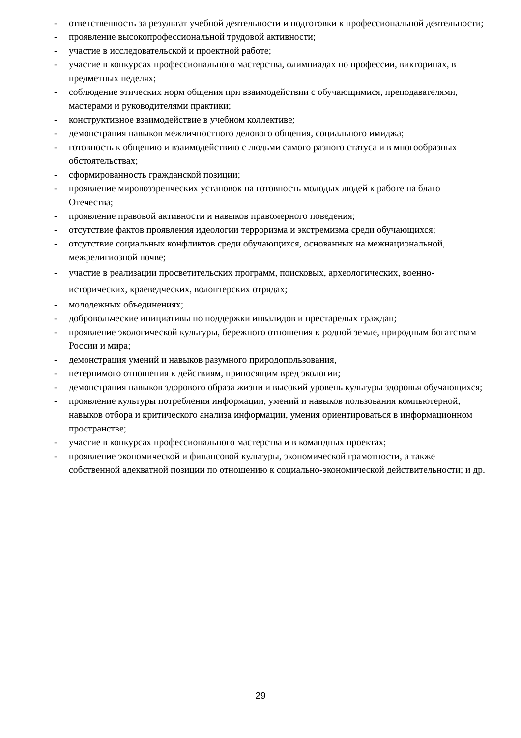- ответственность за результат учебной деятельности и подготовки к профессиональной деятельности;
- проявление высокопрофессиональной трудовой активности;
- участие в исследовательской и проектной работе;
- участие в конкурсах профессионального мастерства, олимпиадах по профессии, викторинах, в предметных неделях;
- соблюдение этических норм общения при взаимодействии с обучающимися, преподавателями, мастерами и руководителями практики;
- конструктивное взаимодействие в учебном коллективе;
- демонстрация навыков межличностного делового общения, социального имиджа;
- готовность к общению и взаимодействию с людьми самого разного статуса и в многообразных обстоятельствах;
- сформированность гражданской позиции;
- проявление мировоззренческих установок на готовность молодых людей к работе на благо Отечества;
- проявление правовой активности и навыков правомерного поведения;
- отсутствие фактов проявления идеологии терроризма и экстремизма среди обучающихся;
- отсутствие социальных конфликтов среди обучающихся, основанных на межнациональной, межрелигиозной почве;
- участие в реализации просветительских программ, поисковых, археологических, военно-исторических, краеведческих, волонтерских отрядах;
- молодежных объединениях;
- добровольческие инициативы по поддержки инвалидов и престарелых граждан;
- проявление экологической культуры, бережного отношения к родной земле, природным богатствам России и мира;
- демонстрация умений и навыков разумного природопользования,
- нетерпимого отношения к действиям, приносящим вред экологии;
- демонстрация навыков здорового образа жизни и высокий уровень культуры здоровья обучающихся;
- проявление культуры потребления информации, умений и навыков пользования компьютерной, навыков отбора и критического анализа информации, умения ориентироваться в информационном пространстве;
- участие в конкурсах профессионального мастерства и в командных проектах;
- проявление экономической и финансовой культуры, экономической грамотности, а также собственной адекватной позиции по отношению к социально-экономической действительности; и др.
29